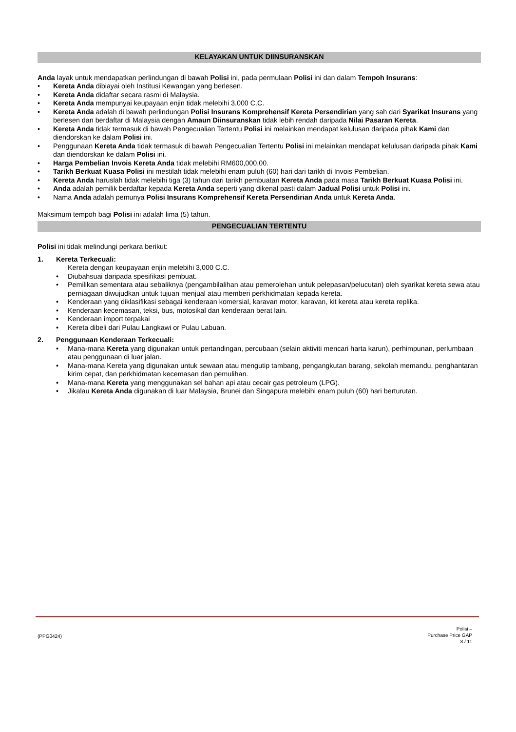KELAYAKAN UNTUK DIINSURANSKAN
Anda layak untuk mendapatkan perlindungan di bawah Polisi ini, pada permulaan Polisi ini dan dalam Tempoh Insurans:
• Kereta Anda dibiayai oleh Institusi Kewangan yang berlesen.
• Kereta Anda didaftar secara rasmi di Malaysia.
• Kereta Anda mempunyai keupayaan enjin tidak melebihi 3,000 C.C.
• Kereta Anda adalah di bawah perlindungan Polisi Insurans Komprehensif Kereta Persendirian yang sah dari Syarikat Insurans yang berlesen dan berdaftar di Malaysia dengan Amaun Diinsuranskan tidak lebih rendah daripada Nilai Pasaran Kereta.
• Kereta Anda tidak termasuk di bawah Pengecualian Tertentu Polisi ini melainkan mendapat kelulusan daripada pihak Kami dan diendorskan ke dalam Polisi ini.
• Penggunaan Kereta Anda tidak termasuk di bawah Pengecualian Tertentu Polisi ini melainkan mendapat kelulusan daripada pihak Kami dan diendorskan ke dalam Polisi ini.
• Harga Pembelian Invois Kereta Anda tidak melebihi RM600,000.00.
• Tarikh Berkuat Kuasa Polisi ini mestilah tidak melebihi enam puluh (60) hari dari tarikh di Invois Pembelian.
• Kereta Anda haruslah tidak melebihi tiga (3) tahun dari tarikh pembuatan Kereta Anda pada masa Tarikh Berkuat Kuasa Polisi ini.
• Anda adalah pemilik berdaftar kepada Kereta Anda seperti yang dikenal pasti dalam Jadual Polisi untuk Polisi ini.
• Nama Anda adalah pemunya Polisi Insurans Komprehensif Kereta Persendirian Anda untuk Kereta Anda.
Maksimum tempoh bagi Polisi ini adalah lima (5) tahun.
PENGECUALIAN TERTENTU
Polisi ini tidak melindungi perkara berikut:
1. Kereta Terkecuali:
Kereta dengan keupayaan enjin melebihi 3,000 C.C.
• Diubahsuai daripada spesifikasi pembuat.
• Pemilikan sementara atau sebaliknya (pengambilalihan atau pemerolehan untuk pelepasan/pelucutan) oleh syarikat kereta sewa atau perniagaan diwujudkan untuk tujuan menjual atau memberi perkhidmatan kepada kereta.
• Kenderaan yang diklasifikasi sebagai kenderaan komersial, karavan motor, karavan, kit kereta atau kereta replika.
• Kenderaan kecemasan, teksi, bus, motosikal dan kenderaan berat lain.
• Kenderaan import terpakai
• Kereta dibeli dari Pulau Langkawi or Pulau Labuan.
2. Penggunaan Kenderaan Terkecuali:
• Mana-mana Kereta yang digunakan untuk pertandingan, percubaan (selain aktiviti mencari harta karun), perhimpunan, perlumbaan atau penggunaan di luar jalan.
• Mana-mana Kereta yang digunakan untuk sewaan atau mengutip tambang, pengangkutan barang, sekolah memandu, penghantaran kirim cepat, dan perkhidmatan kecemasan dan pemulihan.
• Mana-mana Kereta yang menggunakan sel bahan api atau cecair gas petroleum (LPG).
• Jikalau Kereta Anda digunakan di luar Malaysia, Brunei dan Singapura melebihi enam puluh (60) hari berturutan.
(PPG0424)
Polisi –
Purchase Price GAP
8 / 11